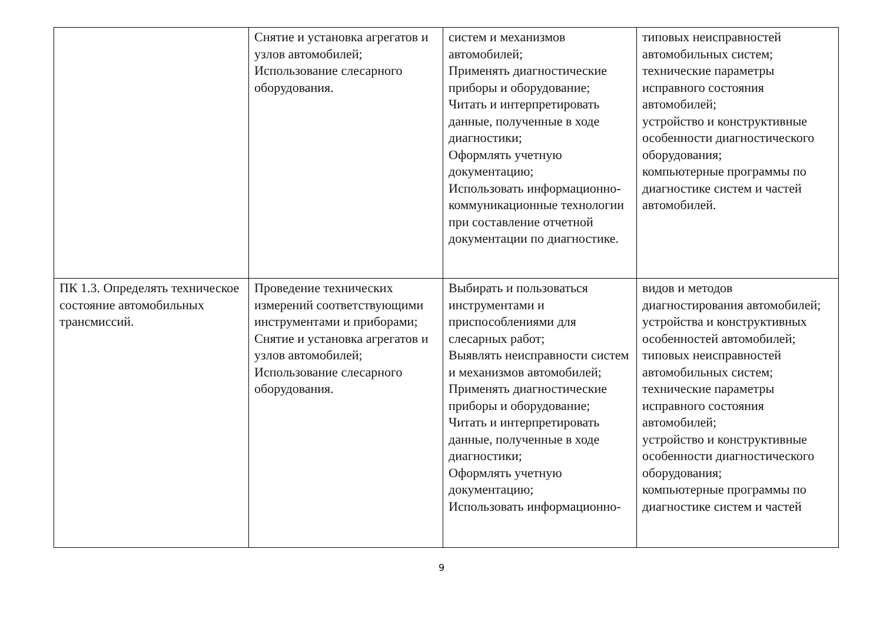| | Снятие и установка агрегатов и узлов автомобилей; Использование слесарного оборудования. | систем и механизмов автомобилей; Применять диагностические приборы и оборудование; Читать и интерпретировать данные, полученные в ходе диагностики; Оформлять учетную документацию; Использовать информационно-коммуникационные технологии при составление отчетной документации по диагностике. | типовых неисправностей автомобильных систем; технические параметры исправного состояния автомобилей; устройство и конструктивные особенности диагностического оборудования; компьютерные программы по диагностике систем и частей автомобилей. |
| ПК 1.3. Определять техническое состояние автомобильных трансмиссий. | Проведение технических измерений соответствующими инструментами и приборами; Снятие и установка агрегатов и узлов автомобилей; Использование слесарного оборудования. | Выбирать и пользоваться инструментами и приспособлениями для слесарных работ; Выявлять неисправности систем и механизмов автомобилей; Применять диагностические приборы и оборудование; Читать и интерпретировать данные, полученные в ходе диагностики; Оформлять учетную документацию; Использовать информационно- | видов и методов диагностирования автомобилей; устройства и конструктивных особенностей автомобилей; типовых неисправностей автомобильных систем; технические параметры исправного состояния автомобилей; устройство и конструктивные особенности диагностического оборудования; компьютерные программы по диагностике систем и частей |
9